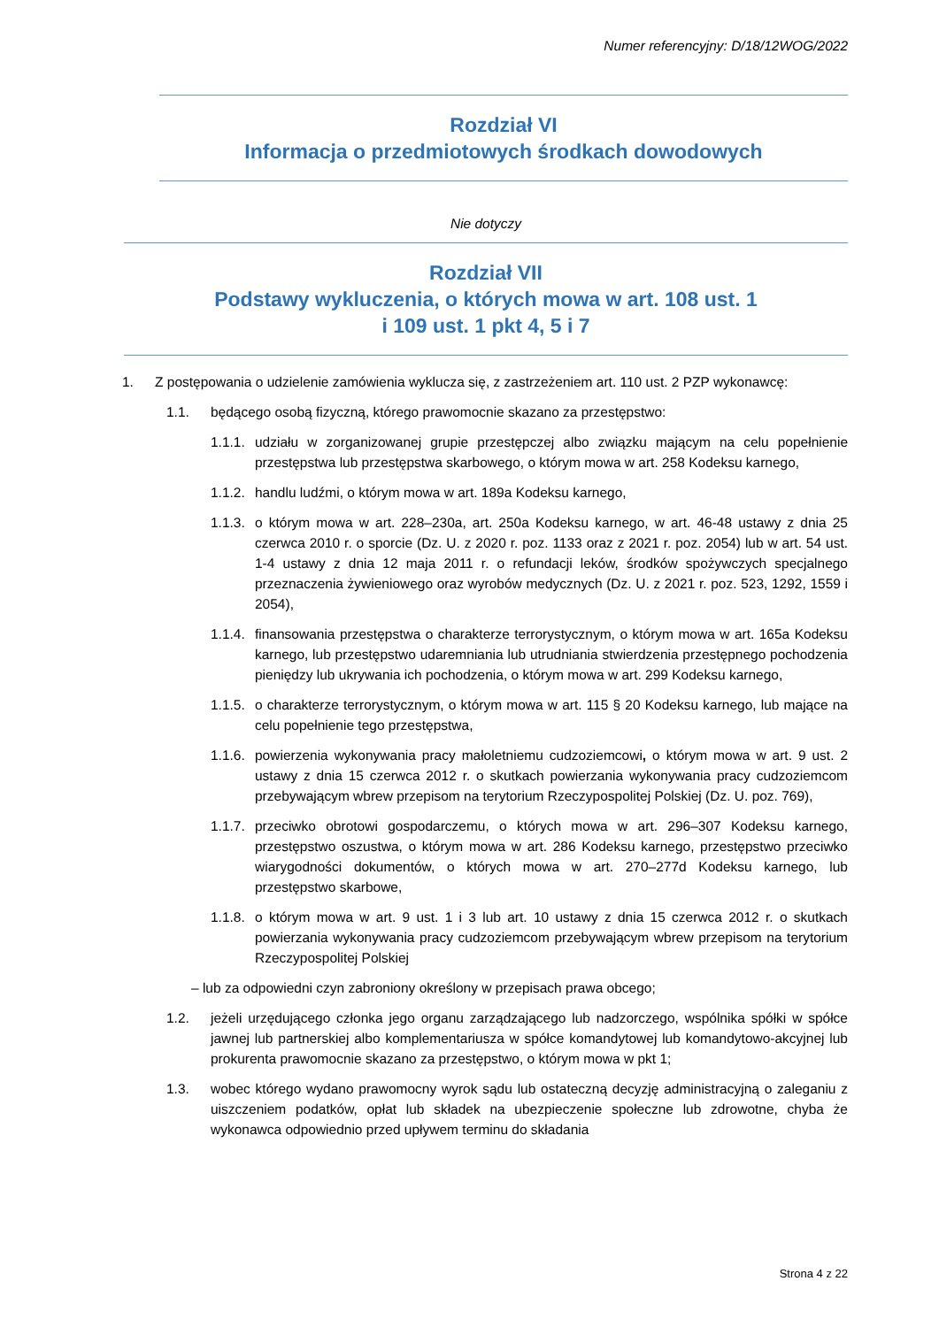Numer referencyjny: D/18/12WOG/2022
Rozdział VI
Informacja o przedmiotowych środkach dowodowych
Nie dotyczy
Rozdział VII
Podstawy wykluczenia, o których mowa w art. 108 ust. 1
i 109 ust. 1 pkt 4, 5 i 7
1. Z postępowania o udzielenie zamówienia wyklucza się, z zastrzeżeniem art. 110 ust. 2 PZP wykonawcę:
1.1. będącego osobą fizyczną, którego prawomocnie skazano za przestępstwo:
1.1.1. udziału w zorganizowanej grupie przestępczej albo związku mającym na celu popełnienie przestępstwa lub przestępstwa skarbowego, o którym mowa w art. 258 Kodeksu karnego,
1.1.2. handlu ludźmi, o którym mowa w art. 189a Kodeksu karnego,
1.1.3. o którym mowa w art. 228–230a, art. 250a Kodeksu karnego, w art. 46-48 ustawy z dnia 25 czerwca 2010 r. o sporcie (Dz. U. z 2020 r. poz. 1133 oraz z 2021 r. poz. 2054) lub w art. 54 ust. 1-4 ustawy z dnia 12 maja 2011 r. o refundacji leków, środków spożywczych specjalnego przeznaczenia żywieniowego oraz wyrobów medycznych (Dz. U. z 2021 r. poz. 523, 1292, 1559 i 2054),
1.1.4. finansowania przestępstwa o charakterze terrorystycznym, o którym mowa w art. 165a Kodeksu karnego, lub przestępstwo udaremniania lub utrudniania stwierdzenia przestępnego pochodzenia pieniędzy lub ukrywania ich pochodzenia, o którym mowa w art. 299 Kodeksu karnego,
1.1.5. o charakterze terrorystycznym, o którym mowa w art. 115 § 20 Kodeksu karnego, lub mające na celu popełnienie tego przestępstwa,
1.1.6. powierzenia wykonywania pracy małoletniemu cudzoziemcowi, o którym mowa w art. 9 ust. 2 ustawy z dnia 15 czerwca 2012 r. o skutkach powierzania wykonywania pracy cudzoziemcom przebywającym wbrew przepisom na terytorium Rzeczypospolitej Polskiej (Dz. U. poz. 769),
1.1.7. przeciwko obrotowi gospodarczemu, o których mowa w art. 296–307 Kodeksu karnego, przestępstwo oszustwa, o którym mowa w art. 286 Kodeksu karnego, przestępstwo przeciwko wiarygodności dokumentów, o których mowa w art. 270–277d Kodeksu karnego, lub przestępstwo skarbowe,
1.1.8. o którym mowa w art. 9 ust. 1 i 3 lub art. 10 ustawy z dnia 15 czerwca 2012 r. o skutkach powierzania wykonywania pracy cudzoziemcom przebywającym wbrew przepisom na terytorium Rzeczypospolitej Polskiej
– lub za odpowiedni czyn zabroniony określony w przepisach prawa obcego;
1.2. jeżeli urzędującego członka jego organu zarządzającego lub nadzorczego, wspólnika spółki w spółce jawnej lub partnerskiej albo komplementariusza w spółce komandytowej lub komandytowo-akcyjnej lub prokurenta prawomocnie skazano za przestępstwo, o którym mowa w pkt 1;
1.3. wobec którego wydano prawomocny wyrok sądu lub ostateczną decyzję administracyjną o zaleganiu z uiszczeniem podatków, opłat lub składek na ubezpieczenie społeczne lub zdrowotne, chyba że wykonawca odpowiednio przed upływem terminu do składania
Strona 4 z 22